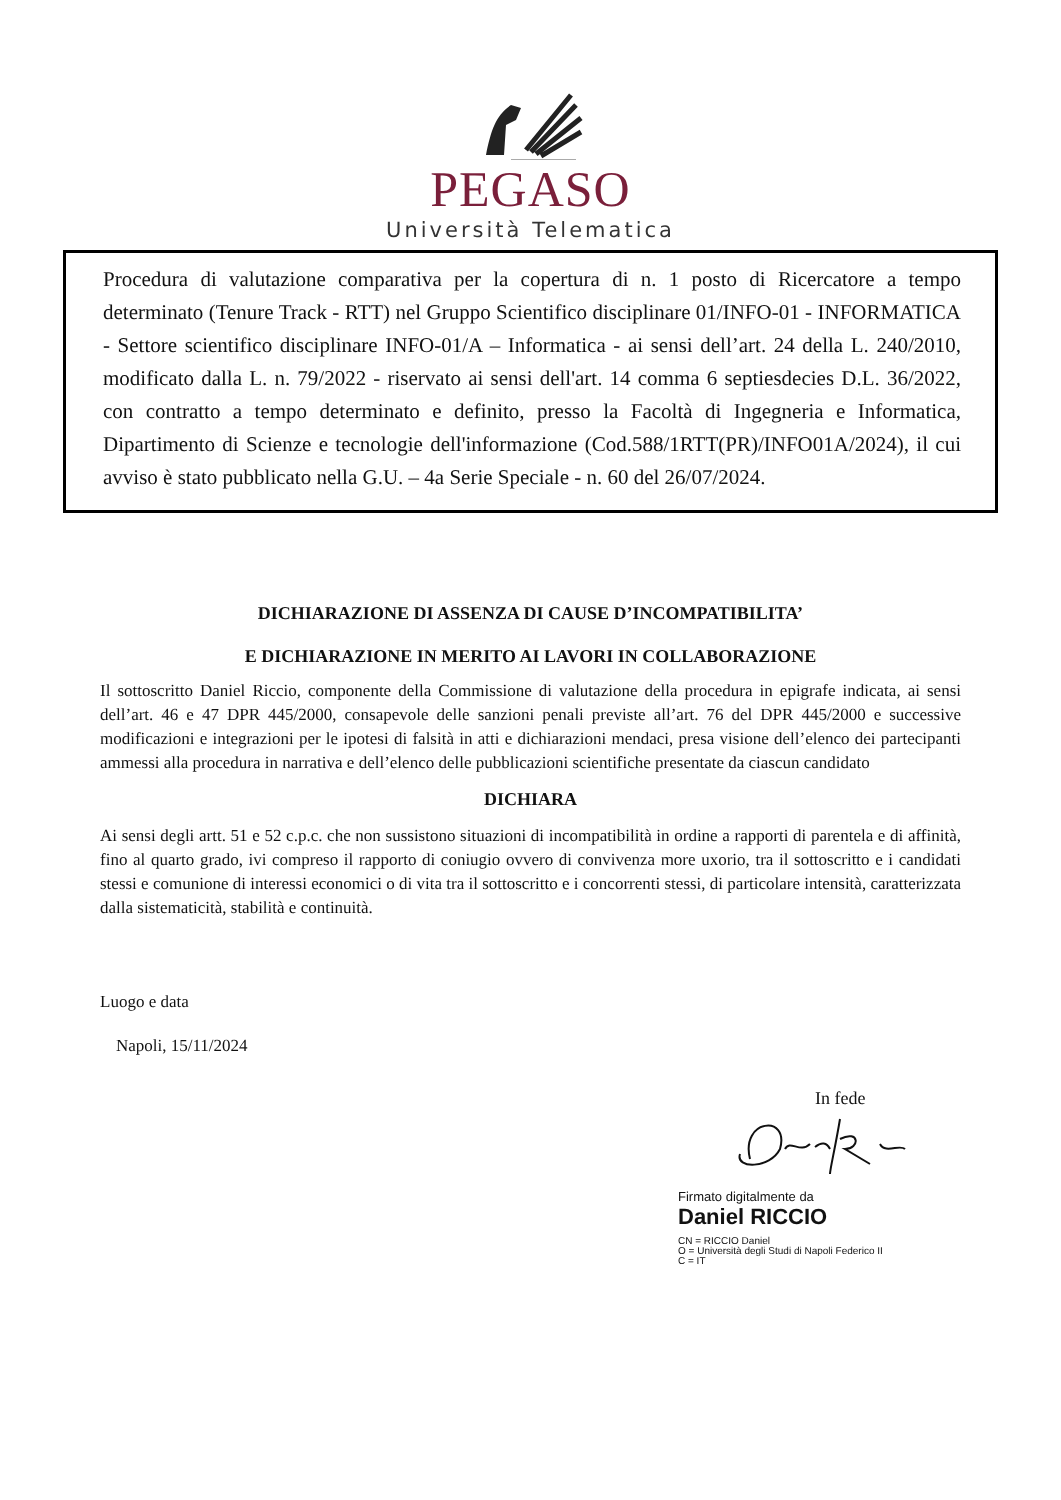PEGASO
Università Telematica
Procedura di valutazione comparativa per la copertura di n. 1 posto di Ricercatore a tempo determinato (Tenure Track - RTT) nel Gruppo Scientifico disciplinare 01/INFO-01 - INFORMATICA - Settore scientifico disciplinare INFO-01/A – Informatica - ai sensi dell’art. 24 della L. 240/2010, modificato dalla L. n. 79/2022 - riservato ai sensi dell'art. 14 comma 6 septiesdecies D.L. 36/2022, con contratto a tempo determinato e definito, presso la Facoltà di Ingegneria e Informatica, Dipartimento di Scienze e tecnologie dell'informazione (Cod.588/1RTT(PR)/INFO01A/2024), il cui avviso è stato pubblicato nella G.U. – 4a Serie Speciale - n. 60 del 26/07/2024.
DICHIARAZIONE DI ASSENZA DI CAUSE D’INCOMPATIBILITA’
E DICHIARAZIONE IN MERITO AI LAVORI IN COLLABORAZIONE
Il sottoscritto Daniel Riccio, componente della Commissione di valutazione della procedura in epigrafe indicata, ai sensi dell’art. 46 e 47 DPR 445/2000, consapevole delle sanzioni penali previste all’art. 76 del DPR 445/2000 e successive modificazioni e integrazioni per le ipotesi di falsità in atti e dichiarazioni mendaci, presa visione dell’elenco dei partecipanti ammessi alla procedura in narrativa e dell’elenco delle pubblicazioni scientifiche presentate da ciascun candidato
DICHIARA
Ai sensi degli artt. 51 e 52 c.p.c. che non sussistono situazioni di incompatibilità in ordine a rapporti di parentela e di affinità, fino al quarto grado, ivi compreso il rapporto di coniugio ovvero di convivenza more uxorio, tra il sottoscritto e i candidati stessi e comunione di interessi economici o di vita tra il sottoscritto e i concorrenti stessi, di particolare intensità, caratterizzata dalla sistematicità, stabilità e continuità.
Luogo e data
Napoli, 15/11/2024
In fede
Firmato digitalmente da
Daniel RICCIO
CN = RICCIO Daniel
O = Università degli Studi di Napoli Federico II
C = IT